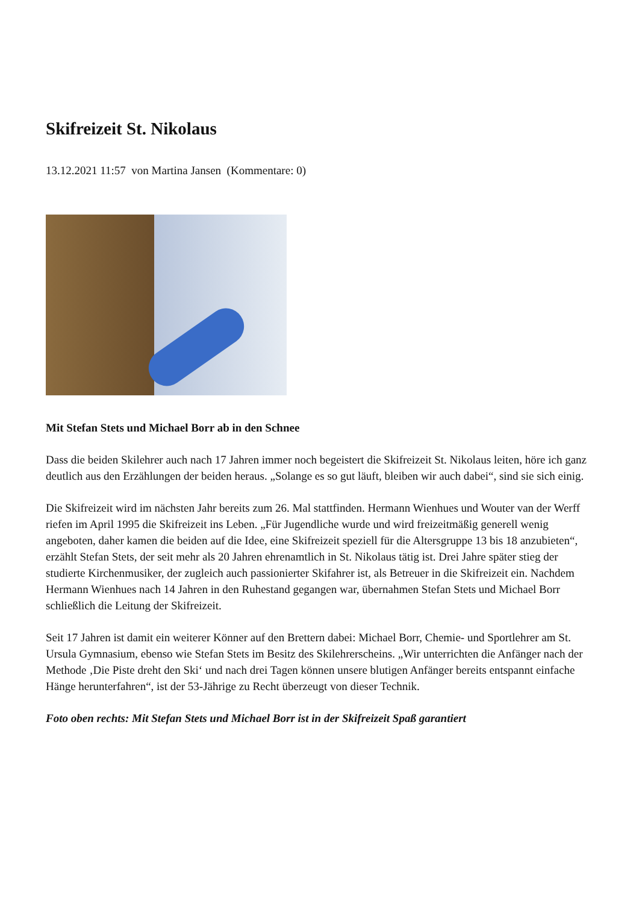Skifreizeit St. Nikolaus
13.12.2021 11:57 von Martina Jansen (Kommentare: 0)
Mit Stefan Stets und Michael Borr ab in den Schnee
Dass die beiden Skilehrer auch nach 17 Jahren immer noch begeistert die Skifreizeit St. Nikolaus leiten, höre ich ganz deutlich aus den Erzählungen der beiden heraus. „Solange es so gut läuft, bleiben wir auch dabei“, sind sie sich einig.
Die Skifreizeit wird im nächsten Jahr bereits zum 26. Mal stattfinden. Hermann Wienhues und Wouter van der Werff riefen im April 1995 die Skifreizeit ins Leben. „Für Jugendliche wurde und wird freizeitmäßig generell wenig angeboten, daher kamen die beiden auf die Idee, eine Skifreizeit speziell für die Altersgruppe 13 bis 18 anzubieten“, erzählt Stefan Stets, der seit mehr als 20 Jahren ehrenamtlich in St. Nikolaus tätig ist. Drei Jahre später stieg der studierte Kirchenmusiker, der zugleich auch passionierter Skifahrer ist, als Betreuer in die Skifreizeit ein. Nachdem Hermann Wienhues nach 14 Jahren in den Ruhestand gegangen war, übernahmen Stefan Stets und Michael Borr schließlich die Leitung der Skifreizeit.
Seit 17 Jahren ist damit ein weiterer Könner auf den Brettern dabei: Michael Borr, Chemie- und Sportlehrer am St. Ursula Gymnasium, ebenso wie Stefan Stets im Besitz des Skilehrerscheins. „Wir unterrichten die Anfänger nach der Methode ‚Die Piste dreht den Ski‘ und nach drei Tagen können unsere blutigen Anfänger bereits entspannt einfache Hänge herunterfahren“, ist der 53-Jährige zu Recht überzeugt von dieser Technik.
Foto oben rechts: Mit Stefan Stets und Michael Borr ist in der Skifreizeit Spaß garantiert